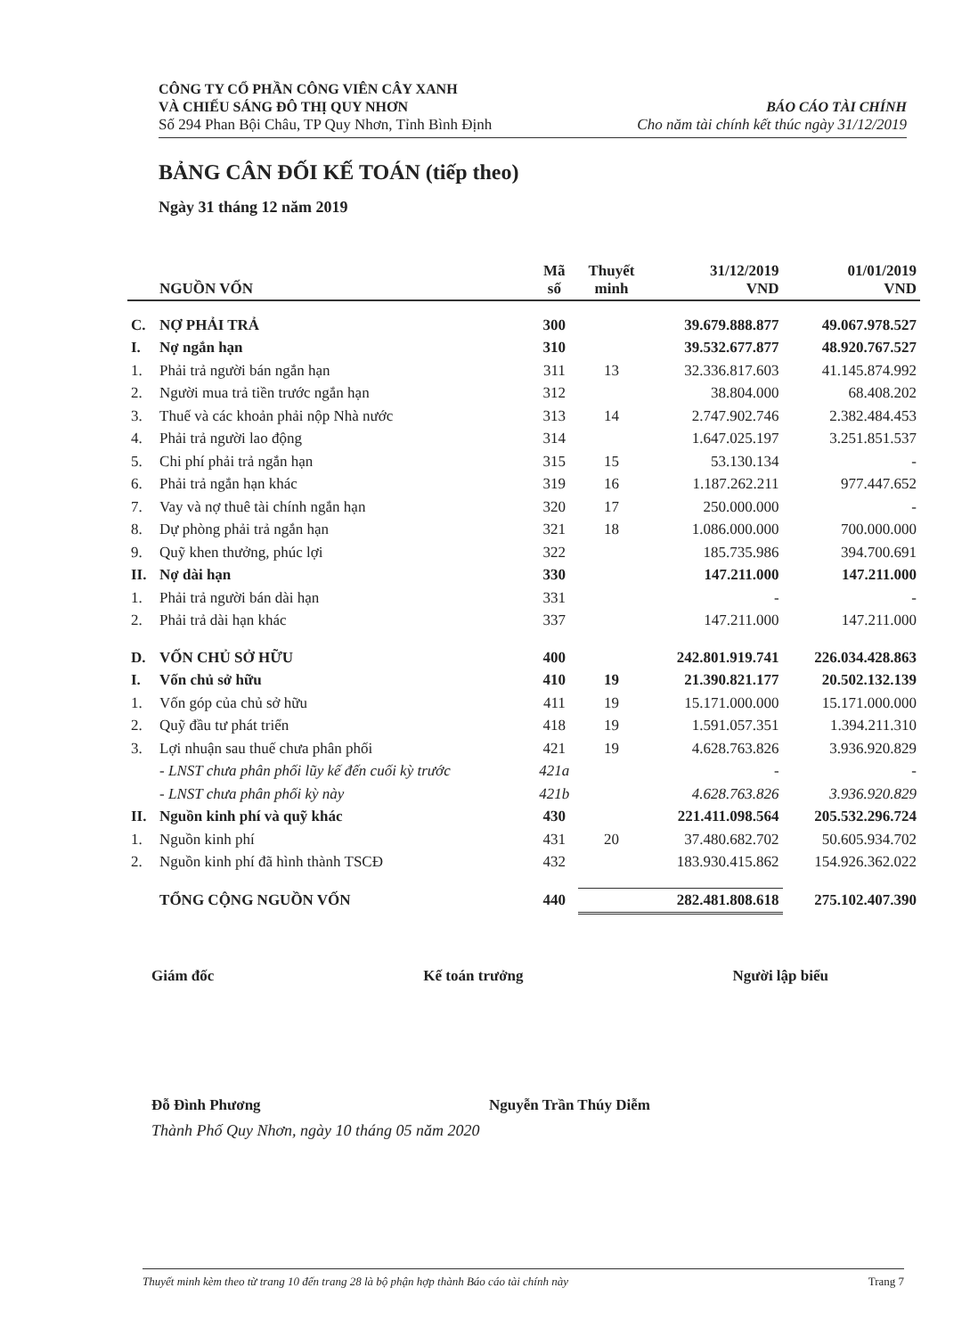CÔNG TY CỔ PHẦN CÔNG VIÊN CÂY XANH
VÀ CHIẾU SÁNG ĐÔ THỊ QUY NHƠN
Số 294 Phan Bội Châu, TP Quy Nhơn, Tỉnh Bình Định
BÁO CÁO TÀI CHÍNH
Cho năm tài chính kết thúc ngày 31/12/2019
BẢNG CÂN ĐỐI KẾ TOÁN (tiếp theo)
Ngày 31 tháng 12 năm 2019
| | NGUỒN VỐN | Mã số | Thuyết minh | 31/12/2019 VND | 01/01/2019 VND |
| --- | --- | --- | --- | --- | --- |
| C. | NỢ PHẢI TRẢ | 300 | | 39.679.888.877 | 49.067.978.527 |
| I. | Nợ ngắn hạn | 310 | | 39.532.677.877 | 48.920.767.527 |
| 1. | Phải trả người bán ngắn hạn | 311 | 13 | 32.336.817.603 | 41.145.874.992 |
| 2. | Người mua trả tiền trước ngắn hạn | 312 | | 38.804.000 | 68.408.202 |
| 3. | Thuế và các khoản phải nộp Nhà nước | 313 | 14 | 2.747.902.746 | 2.382.484.453 |
| 4. | Phải trả người lao động | 314 | | 1.647.025.197 | 3.251.851.537 |
| 5. | Chi phí phải trả ngắn hạn | 315 | 15 | 53.130.134 | - |
| 6. | Phải trả ngắn hạn khác | 319 | 16 | 1.187.262.211 | 977.447.652 |
| 7. | Vay và nợ thuê tài chính ngắn hạn | 320 | 17 | 250.000.000 | - |
| 8. | Dự phòng phải trả ngắn hạn | 321 | 18 | 1.086.000.000 | 700.000.000 |
| 9. | Quỹ khen thưởng, phúc lợi | 322 | | 185.735.986 | 394.700.691 |
| II. | Nợ dài hạn | 330 | | 147.211.000 | 147.211.000 |
| 1. | Phải trả người bán dài hạn | 331 | | - | - |
| 2. | Phải trả dài hạn khác | 337 | | 147.211.000 | 147.211.000 |
| D. | VỐN CHỦ SỞ HỮU | 400 | | 242.801.919.741 | 226.034.428.863 |
| I. | Vốn chủ sở hữu | 410 | 19 | 21.390.821.177 | 20.502.132.139 |
| 1. | Vốn góp của chủ sở hữu | 411 | 19 | 15.171.000.000 | 15.171.000.000 |
| 2. | Quỹ đầu tư phát triển | 418 | 19 | 1.591.057.351 | 1.394.211.310 |
| 3. | Lợi nhuận sau thuế chưa phân phối | 421 | 19 | 4.628.763.826 | 3.936.920.829 |
| | - LNST chưa phân phối lũy kế đến cuối kỳ trước | 421a | | - | - |
| | - LNST chưa phân phối kỳ này | 421b | | 4.628.763.826 | 3.936.920.829 |
| II. | Nguồn kinh phí và quỹ khác | 430 | | 221.411.098.564 | 205.532.296.724 |
| 1. | Nguồn kinh phí | 431 | 20 | 37.480.682.702 | 50.605.934.702 |
| 2. | Nguồn kinh phí đã hình thành TSCĐ | 432 | | 183.930.415.862 | 154.926.362.022 |
| | TỔNG CỘNG NGUỒN VỐN | 440 | | 282.481.808.618 | 275.102.407.390 |
Giám đốc Kế toán trưởng Người lập biểu
Đỗ Đình Phương Nguyễn Trần Thúy Diễm
Thành Phố Quy Nhơn, ngày 10 tháng 05 năm 2020
Thuyết minh kèm theo từ trang 10 đến trang 28 là bộ phận hợp thành Báo cáo tài chính này Trang 7